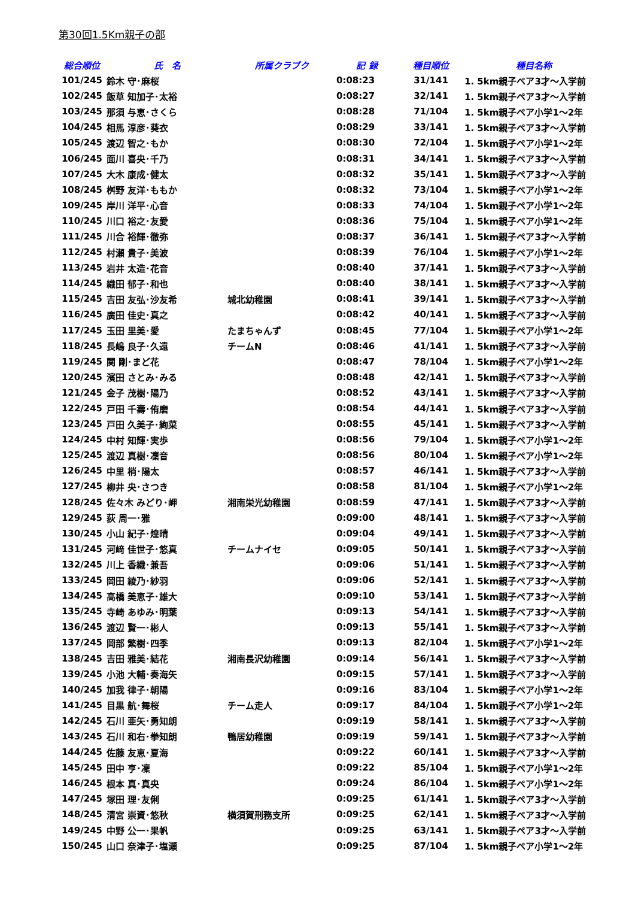第30回1.5Km親子の部
| 総合順位 | 氏 名 | 所属クラブク | 記 録 | 種目順位 | 種目名称 |
| --- | --- | --- | --- | --- | --- |
| 101/245 | 鈴木 守･麻桜 | | 0:08:23 | 31/141 | 1. 5km親子ペア3才～入学前 |
| 102/245 | 飯草 知加子･太裕 | | 0:08:27 | 32/141 | 1. 5km親子ペア3才～入学前 |
| 103/245 | 那須 与恵･さくら | | 0:08:28 | 71/104 | 1. 5km親子ペア小学1～2年 |
| 104/245 | 相馬 淳彦･葵衣 | | 0:08:29 | 33/141 | 1. 5km親子ペア3才～入学前 |
| 105/245 | 渡辺 智之･もか | | 0:08:30 | 72/104 | 1. 5km親子ペア小学1～2年 |
| 106/245 | 面川 喜央･千乃 | | 0:08:31 | 34/141 | 1. 5km親子ペア3才～入学前 |
| 107/245 | 大木 康成･健太 | | 0:08:32 | 35/141 | 1. 5km親子ペア3才～入学前 |
| 108/245 | 桝野 友洋･ももか | | 0:08:32 | 73/104 | 1. 5km親子ペア小学1～2年 |
| 109/245 | 岸川 洋平･心音 | | 0:08:33 | 74/104 | 1. 5km親子ペア小学1～2年 |
| 110/245 | 川口 裕之･友愛 | | 0:08:36 | 75/104 | 1. 5km親子ペア小学1～2年 |
| 111/245 | 川合 裕輝･徹弥 | | 0:08:37 | 36/141 | 1. 5km親子ペア3才～入学前 |
| 112/245 | 村瀬 貴子･美波 | | 0:08:39 | 76/104 | 1. 5km親子ペア小学1～2年 |
| 113/245 | 岩井 太造･花音 | | 0:08:40 | 37/141 | 1. 5km親子ペア3才～入学前 |
| 114/245 | 織田 郁子･和也 | | 0:08:40 | 38/141 | 1. 5km親子ペア3才～入学前 |
| 115/245 | 吉田 友弘･沙友希 | 城北幼稚園 | 0:08:41 | 39/141 | 1. 5km親子ペア3才～入学前 |
| 116/245 | 廣田 佳史･真之 | | 0:08:42 | 40/141 | 1. 5km親子ペア3才～入学前 |
| 117/245 | 玉田 里美･愛 | たまちゃんず | 0:08:45 | 77/104 | 1. 5km親子ペア小学1～2年 |
| 118/245 | 長嶋 良子･久遠 | チームN | 0:08:46 | 41/141 | 1. 5km親子ペア3才～入学前 |
| 119/245 | 関 剛･まど花 | | 0:08:47 | 78/104 | 1. 5km親子ペア小学1～2年 |
| 120/245 | 濱田 さとみ･みる | | 0:08:48 | 42/141 | 1. 5km親子ペア3才～入学前 |
| 121/245 | 金子 茂樹･陽乃 | | 0:08:52 | 43/141 | 1. 5km親子ペア3才～入学前 |
| 122/245 | 戸田 千壽･侑磨 | | 0:08:54 | 44/141 | 1. 5km親子ペア3才～入学前 |
| 123/245 | 戸田 久美子･絢菜 | | 0:08:55 | 45/141 | 1. 5km親子ペア3才～入学前 |
| 124/245 | 中村 知輝･実歩 | | 0:08:56 | 79/104 | 1. 5km親子ペア小学1～2年 |
| 125/245 | 渡辺 真樹･凜音 | | 0:08:56 | 80/104 | 1. 5km親子ペア小学1～2年 |
| 126/245 | 中里 梢･陽太 | | 0:08:57 | 46/141 | 1. 5km親子ペア3才～入学前 |
| 127/245 | 柳井 央･さつき | | 0:08:58 | 81/104 | 1. 5km親子ペア小学1～2年 |
| 128/245 | 佐々木 みどり･岬 | 湘南栄光幼稚園 | 0:08:59 | 47/141 | 1. 5km親子ペア3才～入学前 |
| 129/245 | 荻 周一･雅 | | 0:09:00 | 48/141 | 1. 5km親子ペア3才～入学前 |
| 130/245 | 小山 紀子･煌晴 | | 0:09:04 | 49/141 | 1. 5km親子ペア3才～入学前 |
| 131/245 | 河﨑 佳世子･悠真 | チームナイセ | 0:09:05 | 50/141 | 1. 5km親子ペア3才～入学前 |
| 132/245 | 川上 香織･兼吾 | | 0:09:06 | 51/141 | 1. 5km親子ペア3才～入学前 |
| 133/245 | 岡田 綾乃･紗羽 | | 0:09:06 | 52/141 | 1. 5km親子ペア3才～入学前 |
| 134/245 | 高橋 美恵子･雄大 | | 0:09:10 | 53/141 | 1. 5km親子ペア3才～入学前 |
| 135/245 | 寺崎 あゆみ･明葉 | | 0:09:13 | 54/141 | 1. 5km親子ペア3才～入学前 |
| 136/245 | 渡辺 賢一･彬人 | | 0:09:13 | 55/141 | 1. 5km親子ペア3才～入学前 |
| 137/245 | 岡部 繁樹･四季 | | 0:09:13 | 82/104 | 1. 5km親子ペア小学1～2年 |
| 138/245 | 吉田 雅美･結花 | 湘南長沢幼稚園 | 0:09:14 | 56/141 | 1. 5km親子ペア3才～入学前 |
| 139/245 | 小池 大輔･奏海矢 | | 0:09:15 | 57/141 | 1. 5km親子ペア3才～入学前 |
| 140/245 | 加我 律子･朝陽 | | 0:09:16 | 83/104 | 1. 5km親子ペア小学1～2年 |
| 141/245 | 目黒 航･舞桜 | チーム走人 | 0:09:17 | 84/104 | 1. 5km親子ペア小学1～2年 |
| 142/245 | 石川 亜矢･勇知朗 | | 0:09:19 | 58/141 | 1. 5km親子ペア3才～入学前 |
| 143/245 | 石川 和右･拳知朗 | 鴨居幼稚園 | 0:09:19 | 59/141 | 1. 5km親子ペア3才～入学前 |
| 144/245 | 佐藤 友恵･夏海 | | 0:09:22 | 60/141 | 1. 5km親子ペア3才～入学前 |
| 145/245 | 田中 亨･凜 | | 0:09:22 | 85/104 | 1. 5km親子ペア小学1～2年 |
| 146/245 | 根本 真･真央 | | 0:09:24 | 86/104 | 1. 5km親子ペア小学1～2年 |
| 147/245 | 塚田 理･友俐 | | 0:09:25 | 61/141 | 1. 5km親子ペア3才～入学前 |
| 148/245 | 清宮 崇資･悠秋 | 横須賀刑務支所 | 0:09:25 | 62/141 | 1. 5km親子ペア3才～入学前 |
| 149/245 | 中野 公一･果帆 | | 0:09:25 | 63/141 | 1. 5km親子ペア3才～入学前 |
| 150/245 | 山口 奈津子･塩瀬 | | 0:09:25 | 87/104 | 1. 5km親子ペア小学1～2年 |